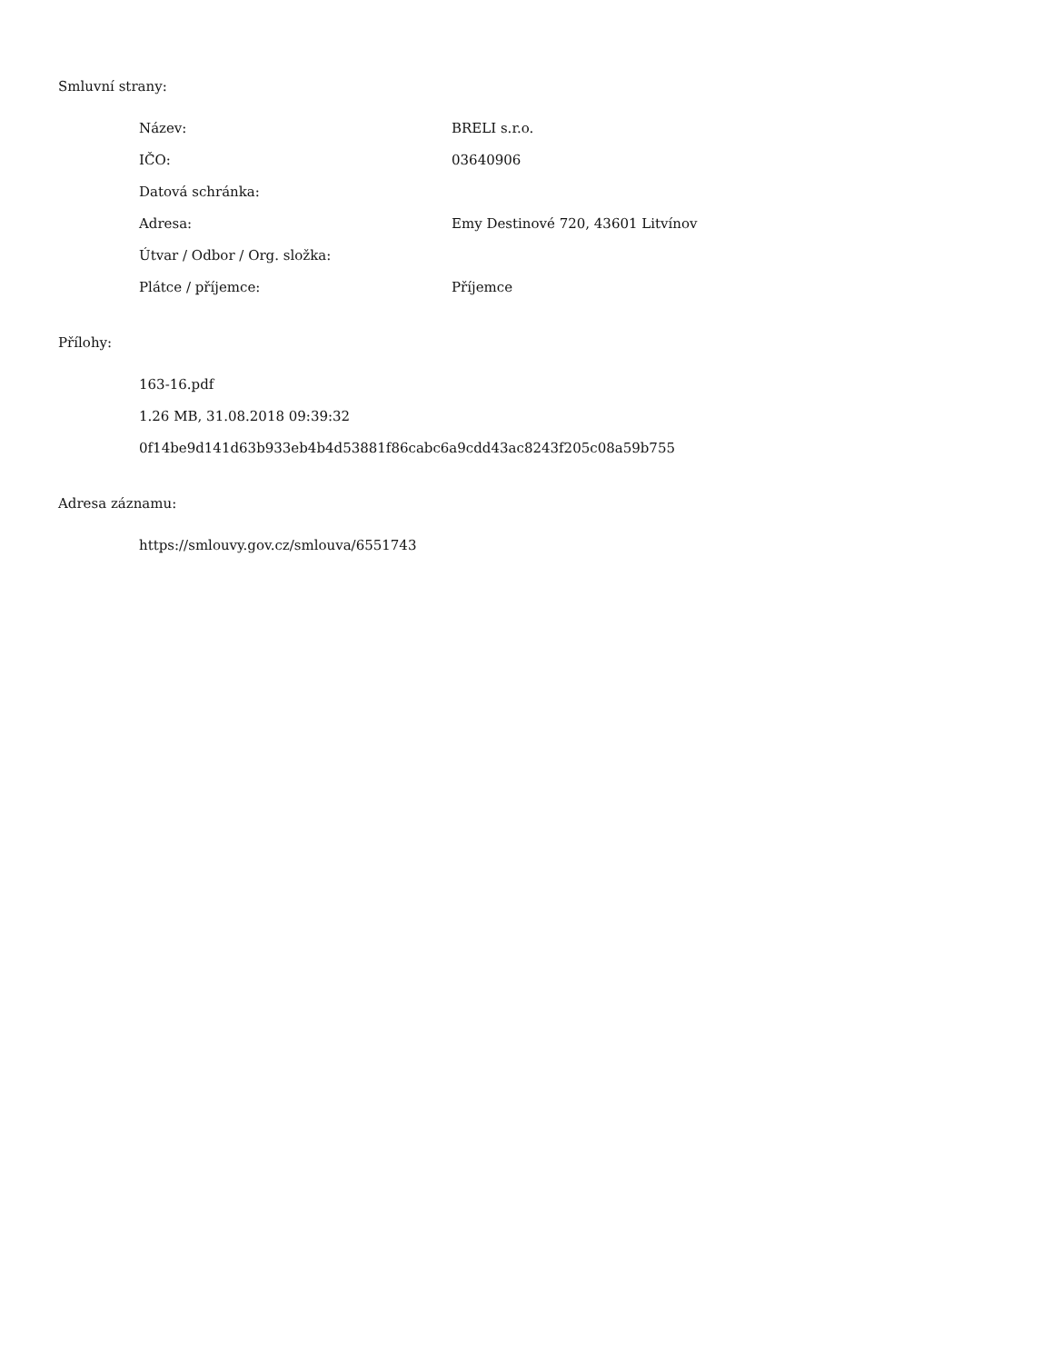Smluvní strany:
| Název: | BRELI s.r.o. |
| IČO: | 03640906 |
| Datová schránka: | |
| Adresa: | Emy Destinové 720, 43601 Litvínov |
| Útvar / Odbor / Org. složka: | |
| Plátce / příjemce: | Příjemce |
Přílohy:
163-16.pdf
1.26 MB, 31.08.2018 09:39:32
0f14be9d141d63b933eb4b4d53881f86cabc6a9cdd43ac8243f205c08a59b755
Adresa záznamu:
https://smlouvy.gov.cz/smlouva/6551743